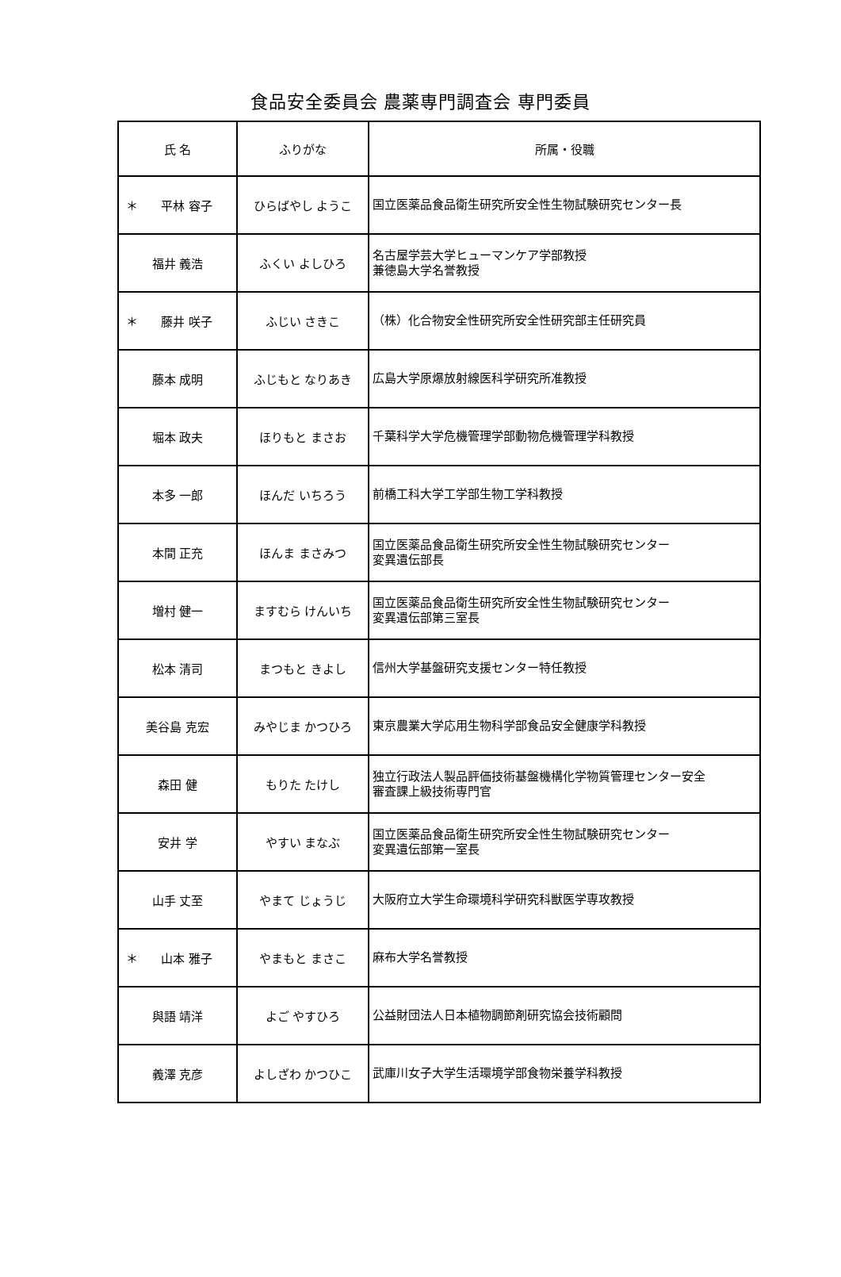食品安全委員会 農薬専門調査会 専門委員
| 氏 名 | ふりがな | 所属・役職 |
| --- | --- | --- |
| ＊ 平林 容子 | ひらばやし ようこ | 国立医薬品食品衛生研究所安全性生物試験研究センター長 |
| 福井 義浩 | ふくい よしひろ | 名古屋学芸大学ヒューマンケア学部教授 兼徳島大学名誉教授 |
| ＊ 藤井 咲子 | ふじい さきこ | （株）化合物安全性研究所安全性研究部主任研究員 |
| 藤本 成明 | ふじもと なりあき | 広島大学原爆放射線医科学研究所准教授 |
| 堀本 政夫 | ほりもと まさお | 千葉科学大学危機管理学部動物危機管理学科教授 |
| 本多 一郎 | ほんだ いちろう | 前橋工科大学工学部生物工学科教授 |
| 本間 正充 | ほんま まさみつ | 国立医薬品食品衛生研究所安全性生物試験研究センター 変異遺伝部長 |
| 増村 健一 | ますむら けんいち | 国立医薬品食品衛生研究所安全性生物試験研究センター 変異遺伝部第三室長 |
| 松本 清司 | まつもと きよし | 信州大学基盤研究支援センター特任教授 |
| 美谷島 克宏 | みやじま かつひろ | 東京農業大学応用生物科学部食品安全健康学科教授 |
| 森田 健 | もりた たけし | 独立行政法人製品評価技術基盤機構化学物質管理センター安全 審査課上級技術専門官 |
| 安井 学 | やすい まなぶ | 国立医薬品食品衛生研究所安全性生物試験研究センター 変異遺伝部第一室長 |
| 山手 丈至 | やまて じょうじ | 大阪府立大学生命環境科学研究科獣医学専攻教授 |
| ＊ 山本 雅子 | やまもと まさこ | 麻布大学名誉教授 |
| 與語 靖洋 | よご やすひろ | 公益財団法人日本植物調節剤研究協会技術顧問 |
| 義澤 克彦 | よしざわ かつひこ | 武庫川女子大学生活環境学部食物栄養学科教授 |